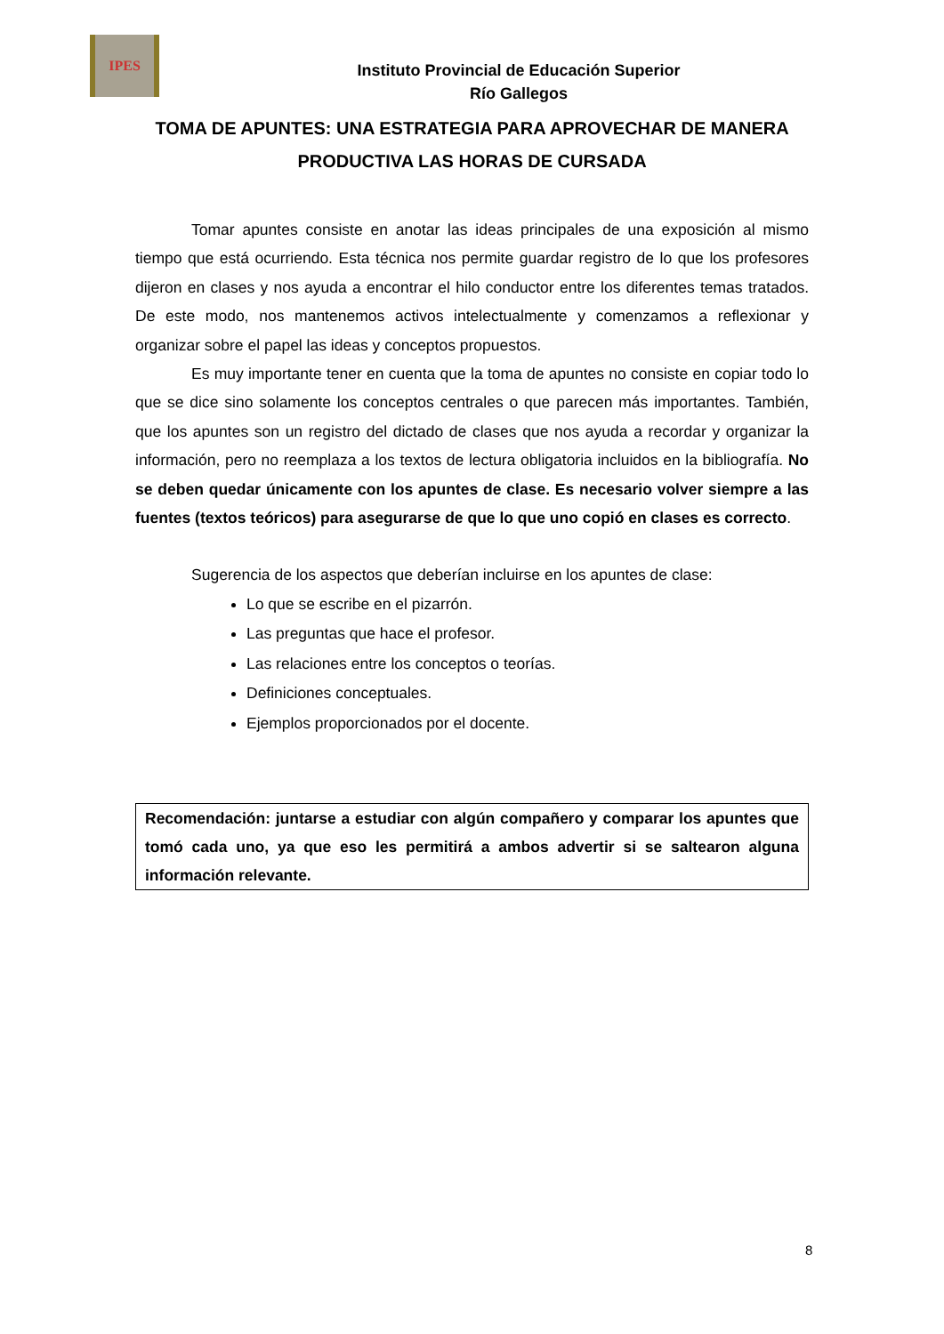IPES
Instituto Provincial de Educación Superior
Río Gallegos
TOMA DE APUNTES: UNA ESTRATEGIA PARA APROVECHAR DE MANERA PRODUCTIVA LAS HORAS DE CURSADA
Tomar apuntes consiste en anotar las ideas principales de una exposición al mismo tiempo que está ocurriendo. Esta técnica nos permite guardar registro de lo que los profesores dijeron en clases y nos ayuda a encontrar el hilo conductor entre los diferentes temas tratados. De este modo, nos mantenemos activos intelectualmente y comenzamos a reflexionar y organizar sobre el papel las ideas y conceptos propuestos.
Es muy importante tener en cuenta que la toma de apuntes no consiste en copiar todo lo que se dice sino solamente los conceptos centrales o que parecen más importantes. También, que los apuntes son un registro del dictado de clases que nos ayuda a recordar y organizar la información, pero no reemplaza a los textos de lectura obligatoria incluidos en la bibliografía. No se deben quedar únicamente con los apuntes de clase. Es necesario volver siempre a las fuentes (textos teóricos) para asegurarse de que lo que uno copió en clases es correcto.
Sugerencia de los aspectos que deberían incluirse en los apuntes de clase:
Lo que se escribe en el pizarrón.
Las preguntas que hace el profesor.
Las relaciones entre los conceptos o teorías.
Definiciones conceptuales.
Ejemplos proporcionados por el docente.
Recomendación: juntarse a estudiar con algún compañero y comparar los apuntes que tomó cada uno, ya que eso les permitirá a ambos advertir si se saltearon alguna información relevante.
8